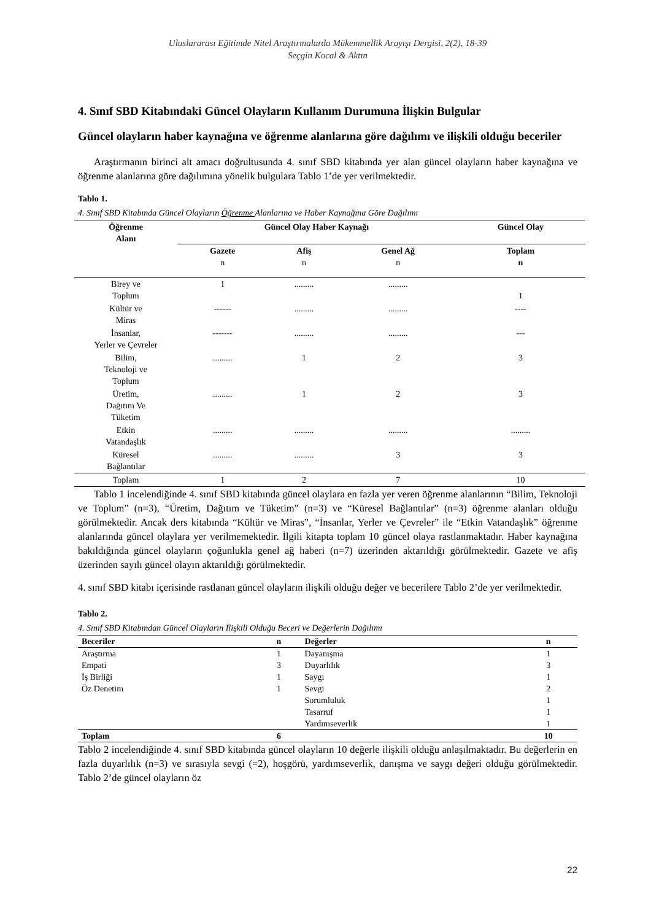Uluslararası Eğitimde Nitel Araştırmalarda Mükemmellik Arayışı Dergisi, 2(2), 18-39
Seçgin Kocal & Aktın
4. Sınıf SBD Kitabındaki Güncel Olayların Kullanım Durumuna İlişkin Bulgular
Güncel olayların haber kaynağına ve öğrenme alanlarına göre dağılımı ve ilişkili olduğu beceriler
Araştırmanın birinci alt amacı doğrultusunda 4. sınıf SBD kitabında yer alan güncel olayların haber kaynağına ve öğrenme alanlarına göre dağılımına yönelik bulgulara Tablo 1’de yer verilmektedir.
Tablo 1.
4. Sınıf SBD Kitabında Güncel Olayların Öğrenme Alanlarına ve Haber Kaynağına Göre Dağılımı
| Öğrenme Alanı | Güncel Olay Haber Kaynağı | | | Güncel Olay |
| --- | --- | --- | --- | --- |
| | Gazete n | Afiş n | Genel Ağ n | Toplam n |
| Birey ve Toplum | 1 | ......... | ......... | 1 |
| Kültür ve Miras | ------ | ......... | ......... | ---- |
| İnsanlar, Yerler ve Çevreler | ------- | ......... | ......... | --- |
| Bilim, Teknoloji ve Toplum | ......... | 1 | 2 | 3 |
| Üretim, Dağıtım Ve Tüketim | ......... | 1 | 2 | 3 |
| Etkin Vatandaşlık | ......... | ......... | ......... | ......... |
| Küresel Bağlantılar | ......... | ......... | 3 | 3 |
| Toplam | 1 | 2 | 7 | 10 |
Tablo 1 incelendiğinde 4. sınıf SBD kitabında güncel olaylara en fazla yer veren öğrenme alanlarının “Bilim, Teknoloji ve Toplum” (n=3), “Üretim, Dağıtım ve Tüketim” (n=3) ve “Küresel Bağlantılar” (n=3) öğrenme alanları olduğu görülmektedir. Ancak ders kitabında “Kültür ve Miras”, “İnsanlar, Yerler ve Çevreler” ile “Etkin Vatandaşlık” öğrenme alanlarında güncel olaylara yer verilmemektedir. İlgili kitapta toplam 10 güncel olaya rastlanmaktadır. Haber kaynağına bakıldığında güncel olayların çoğunlukla genel ağ haberi (n=7) üzerinden aktarıldığı görülmektedir. Gazete ve afiş üzerinden sayılı güncel olayın aktarıldığı görülmektedir.
4. sınıf SBD kitabı içerisinde rastlanan güncel olayların ilişkili olduğu değer ve becerilere Tablo 2’de yer verilmektedir.
Tablo 2.
4. Sınıf SBD Kitabından Güncel Olayların İlişkili Olduğu Beceri ve Değerlerin Dağılımı
| Beceriler | n | Değerler | n |
| --- | --- | --- | --- |
| Araştırma | 1 | Dayanışma | 1 |
| Empati | 3 | Duyarlılık | 3 |
| İş Birliği | 1 | Saygı | 1 |
| Öz Denetim | 1 | Sevgi | 2 |
| | | Sorumluluk | 1 |
| | | Tasarruf | 1 |
| | | Yardımseverlik | 1 |
| Toplam | 6 | | 10 |
Tablo 2 incelendiğinde 4. sınıf SBD kitabında güncel olayların 10 değerle ilişkili olduğu anlaşılmaktadır. Bu değerlerin en fazla duyarlılık (n=3) ve sırasıyla sevgi (=2), hoşgörü, yardımseverlik, danışma ve saygı değeri olduğu görülmektedir. Tablo 2’de güncel olayların öz
22